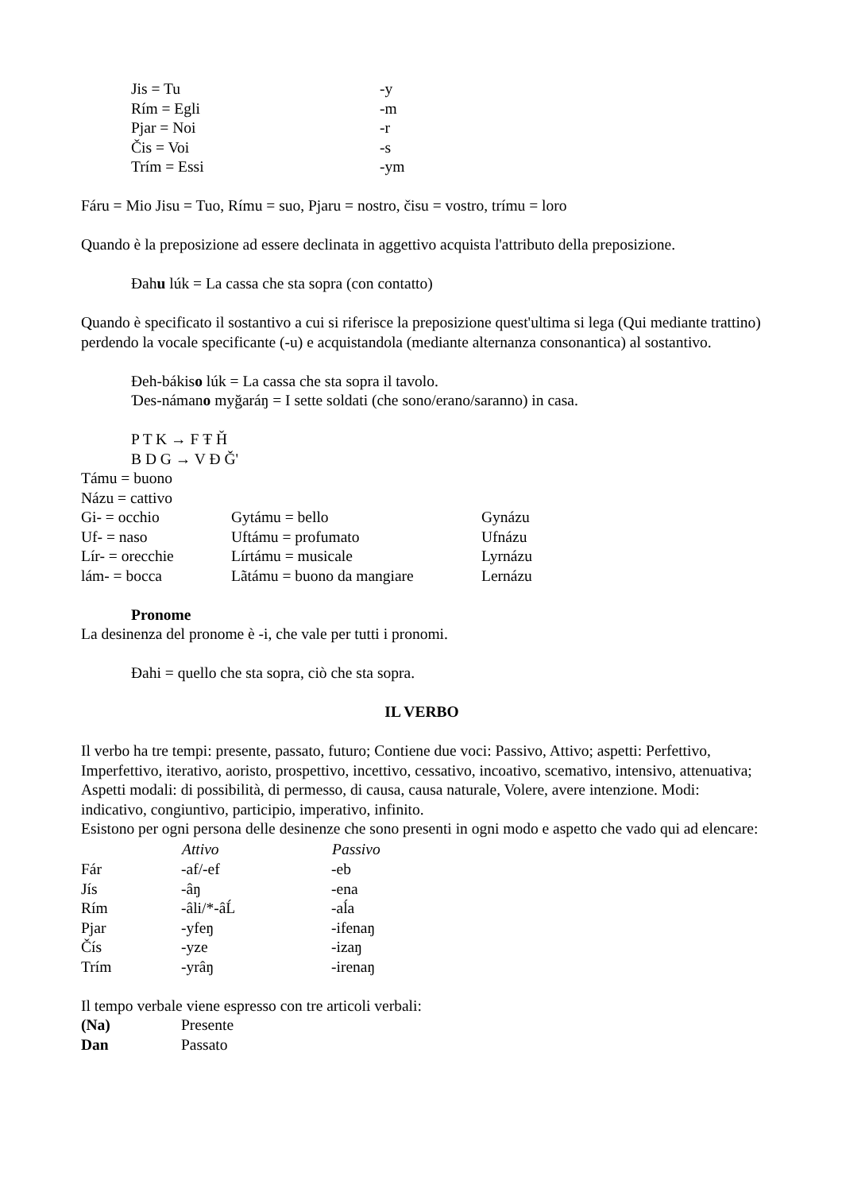| Jis = Tu | -y |
| Rím = Egli | -m |
| Pjar = Noi | -r |
| Čis = Voi | -s |
| Trím = Essi | -ym |
Fáru = Mio Jisu = Tuo, Rímu = suo, Pjaru = nostro, čisu = vostro, trímu = loro
Quando è la preposizione ad essere declinata in aggettivo acquista l'attributo della preposizione.
Đahu lúk = La cassa che sta sopra (con contatto)
Quando è specificato il sostantivo a cui si riferisce la preposizione quest'ultima si lega (Qui mediante trattino) perdendo la vocale specificante (-u) e acquistandola (mediante alternanza consonantica) al sostantivo.
Đeh-bákiso lúk = La cassa che sta sopra il tavolo.
Ɗes-námano myğaráŋ = I sette soldati (che sono/erano/saranno) in casa.
P T K → F Ŧ Ȟ
B D G → V Đ Ǧ'
Támu = buono
Názu = cattivo
| Gi- = occhio | Gytámu = bello | Gynázu |
| Uf- = naso | Uftámu = profumato | Ufnázu |
| Lír- = orecchie | Lírtámu = musicale | Lyrnázu |
| lám- = bocca | Lãtámu = buono da mangiare | Lernázu |
Pronome
La desinenza del pronome è -i, che vale per tutti i pronomi.
Đahi = quello che sta sopra, ciò che sta sopra.
IL VERBO
Il verbo ha tre tempi: presente, passato, futuro; Contiene due voci: Passivo, Attivo; aspetti: Perfettivo, Imperfettivo, iterativo, aoristo, prospettivo, incettivo, cessativo, incoativo, scemativo, intensivo, attenuativa; Aspetti modali: di possibilità, di permesso, di causa, causa naturale, Volere, avere intenzione. Modi: indicativo, congiuntivo, participio, imperativo, infinito.
Esistono per ogni persona delle desinenze che sono presenti in ogni modo e aspetto che vado qui ad elencare:
| | Attivo | Passivo |
| --- | --- | --- |
| Fár | -af/-ef | -eb |
| Jís | -âŋ | -ena |
| Rím | -âli/*-âĹ | -aĺa |
| Pjar | -yfeŋ | -ifenaŋ |
| Čís | -yze | -izaŋ |
| Trím | -yrâŋ | -irenaŋ |
Il tempo verbale viene espresso con tre articoli verbali:
| (Na) | Presente |
| Dan | Passato |